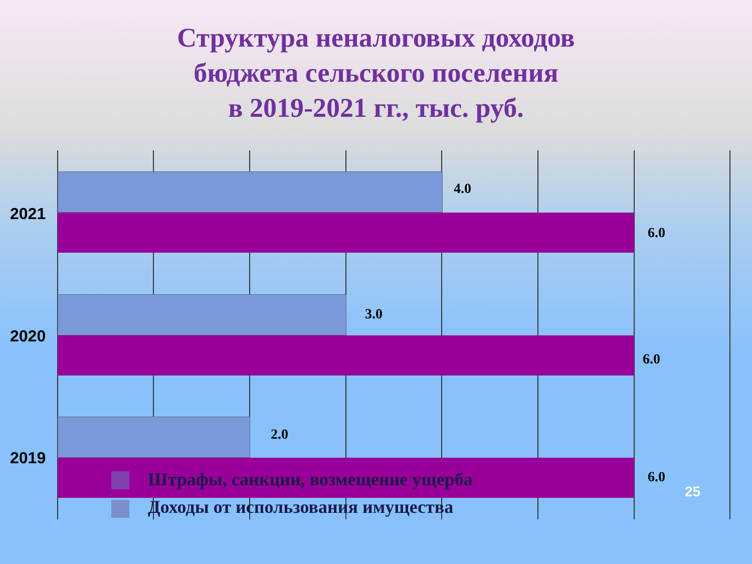Структура неналоговых доходов
бюджета сельского поселения
в 2019-2021 гг., тыс. руб.
4.0
6.0
2021
3.0
6.0
2020
2.0
6.0
2019
Штрафы, санкции, возмещение ущерба
Доходы от использования имущества
25